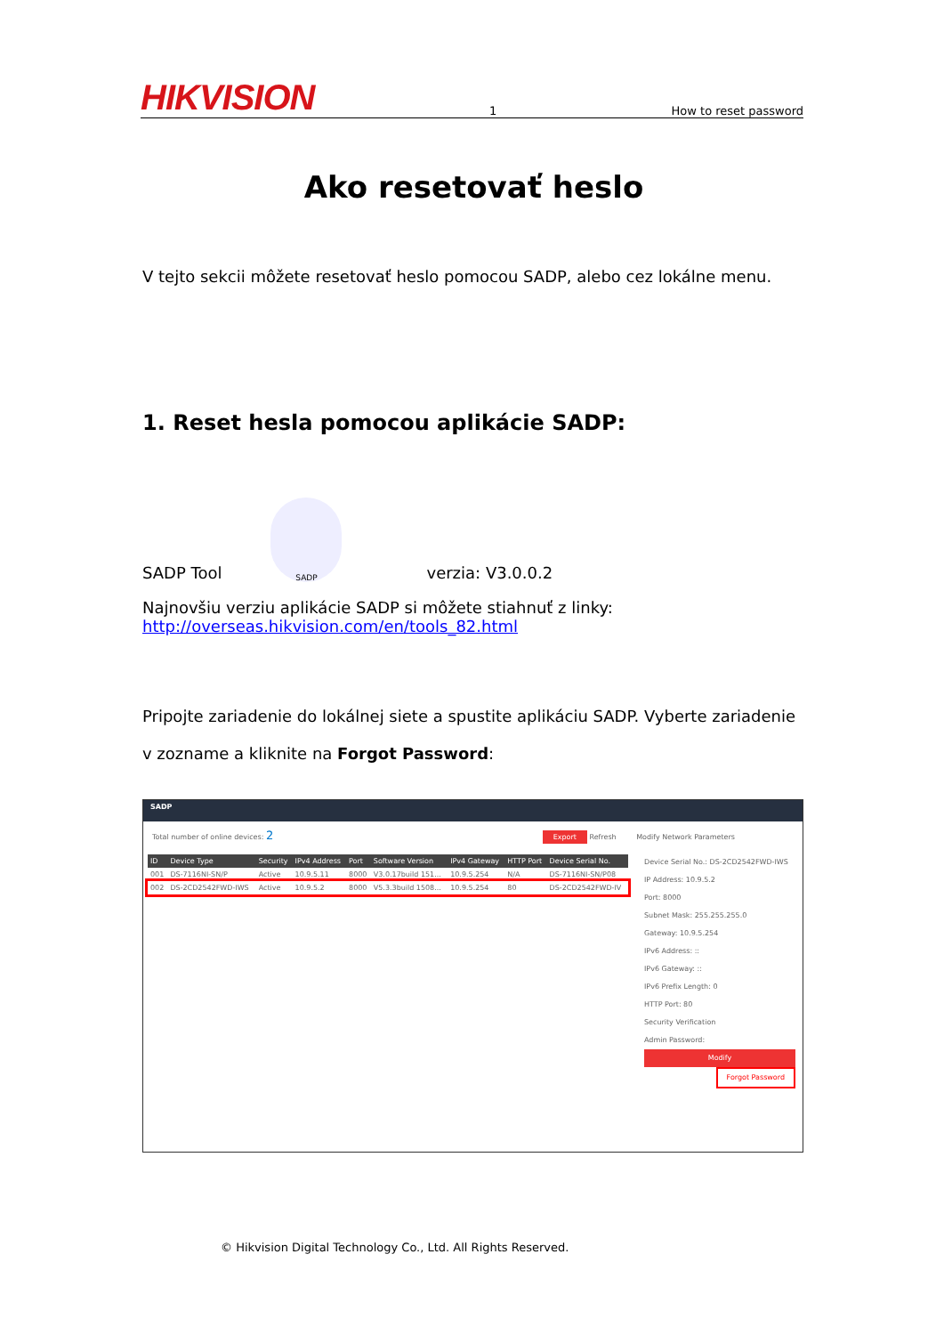HIKVISION 1 How to reset password
Ako resetovať heslo
V tejto sekcii môžete resetovať heslo pomocou SADP, alebo cez lokálne menu.
1. Reset hesla pomocou aplikácie SADP:
SADP Tool SADP verzia: V3.0.0.2
Najnovšiu verziu aplikácie SADP si môžete stiahnuť z linky:
http://overseas.hikvision.com/en/tools_82.html
Pripojte zariadenie do lokálnej siete a spustite aplikáciu SADP. Vyberte zariadenie v zozname a kliknite na Forgot Password:
SADP
Total number of online devices: 2 Export Refresh Modify Network Parameters
| ID | Device Type | Security | IPv4 Address | Port | Software Version | IPv4 Gateway | HTTP Port | Device Serial No. |
| --- | --- | --- | --- | --- | --- | --- | --- | --- |
| 001 | DS-7116NI-SN/P | Active | 10.9.5.11 | 8000 | V3.0.17build 151... | 10.9.5.254 | N/A | DS-7116NI-SN/P08 |
| 002 | DS-2CD2542FWD-IWS | Active | 10.9.5.2 | 8000 | V5.3.3build 1508... | 10.9.5.254 | 80 | DS-2CD2542FWD-IV |
Device Serial No.: DS-2CD2542FWD-IWS
IP Address: 10.9.5.2
Port: 8000
Subnet Mask: 255.255.255.0
Gateway: 10.9.5.254
IPv6 Address: ::
IPv6 Gateway: ::
IPv6 Prefix Length: 0
HTTP Port: 80
Security Verification
Admin Password:
Modify
Forgot Password
© Hikvision Digital Technology Co., Ltd. All Rights Reserved.